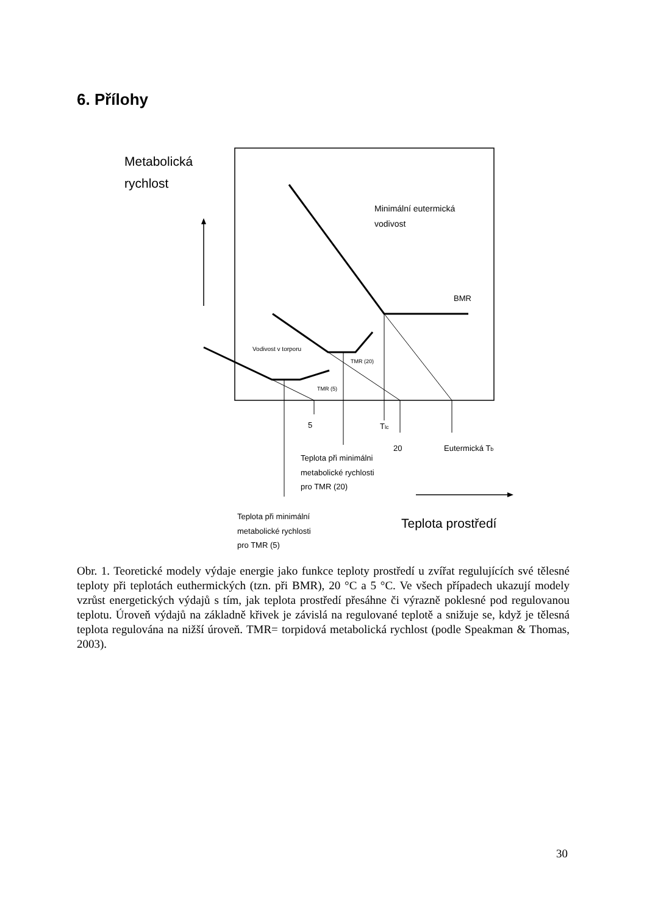6. Přílohy
Metabolická
rychlost
Minimální eutermická
vodivost
BMR
Vodivost v torporu
TMR (20)
TMR (5)
5
Tlc
20
Eutermická Tb
Teplota při minimálni
metabolické rychlosti
pro TMR (20)
Teplota při minimální
metabolické rychlosti
pro TMR (5)
Teplota prostředí
Obr. 1. Teoretické modely výdaje energie jako funkce teploty prostředí u zvířat regulujících své tělesné teploty při teplotách euthermických (tzn. při BMR), 20 °C a 5 °C. Ve všech případech ukazují modely vzrůst energetických výdajů s tím, jak teplota prostředí přesáhne či výrazně poklesné pod regulovanou teplotu. Úroveň výdajů na základně křivek je závislá na regulované teplotě a snižuje se, když je tělesná teplota regulována na nižší úroveň. TMR= torpidová metabolická rychlost (podle Speakman & Thomas, 2003).
30